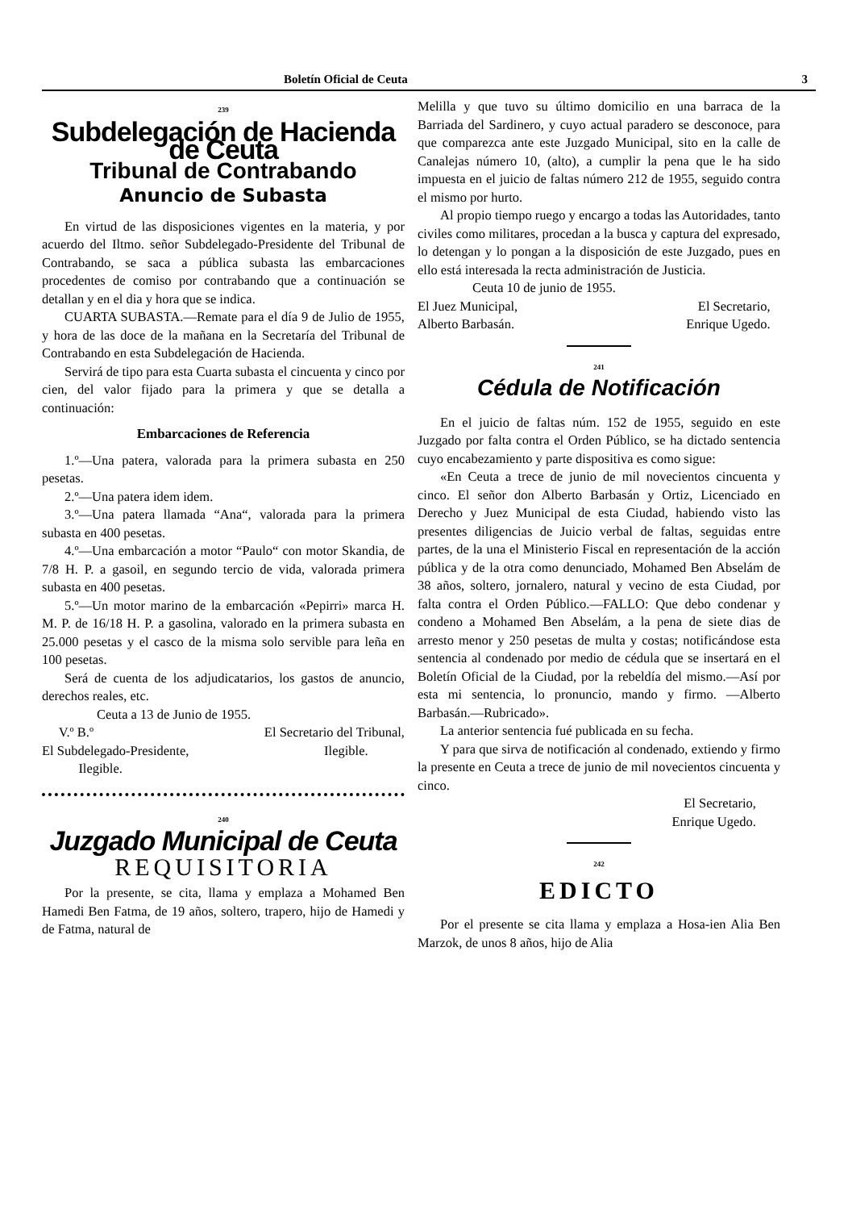Boletín Oficial de Ceuta 3
239
Subdelegación de Hacienda de Ceuta
Tribunal de Contrabando
Anuncio de Subasta
En virtud de las disposiciones vigentes en la materia, y por acuerdo del Iltmo. señor Subdelegado-Presidente del Tribunal de Contrabando, se saca a pública subasta las embarcaciones procedentes de comiso por contrabando que a continuación se detallan y en el dia y hora que se indica.
CUARTA SUBASTA.—Remate para el día 9 de Julio de 1955, y hora de las doce de la mañana en la Secretaría del Tribunal de Contrabando en esta Subdelegación de Hacienda.
Servirá de tipo para esta Cuarta subasta el cincuenta y cinco por cien, del valor fijado para la primera y que se detalla a continuación:
Embarcaciones de Referencia
1.º—Una patera, valorada para la primera subasta en 250 pesetas.
2.º—Una patera idem idem.
3.º—Una patera llamada “Ana“, valorada para la primera subasta en 400 pesetas.
4.º—Una embarcación a motor “Paulo“ con motor Skandia, de 7/8 H. P. a gasoil, en segundo tercio de vida, valorada primera subasta en 400 pesetas.
5.º—Un motor marino de la embarcación «Pepirri» marca H. M. P. de 16/18 H. P. a gasolina, valorado en la primera subasta en 25.000 pesetas y el casco de la misma solo servible para leña en 100 pesetas.
Será de cuenta de los adjudicatarios, los gastos de anuncio, derechos reales, etc.
Ceuta a 13 de Junio de 1955.
V.º B.º El Secretario del Tribunal,
El Subdelegado-Presidente, Ilegible.
Ilegible.
240
Juzgado Municipal de Ceuta
REQUISITORIA
Por la presente, se cita, llama y emplaza a Mohamed Ben Hamedi Ben Fatma, de 19 años, soltero, trapero, hijo de Hamedi y de Fatma, natural de
Melilla y que tuvo su último domicilio en una barraca de la Barriada del Sardinero, y cuyo actual paradero se desconoce, para que comparezca ante este Juzgado Municipal, sito en la calle de Canalejas número 10, (alto), a cumplir la pena que le ha sido impuesta en el juicio de faltas número 212 de 1955, seguido contra el mismo por hurto.
Al propio tiempo ruego y encargo a todas las Autoridades, tanto civiles como militares, procedan a la busca y captura del expresado, lo detengan y lo pongan a la disposición de este Juzgado, pues en ello está interesada la recta administración de Justicia.
Ceuta 10 de junio de 1955.
El Juez Municipal, El Secretario,
Alberto Barbasán. Enrique Ugedo.
241
Cédula de Notificación
En el juicio de faltas núm. 152 de 1955, seguido en este Juzgado por falta contra el Orden Público, se ha dictado sentencia cuyo encabezamiento y parte dispositiva es como sigue:
«En Ceuta a trece de junio de mil novecientos cincuenta y cinco. El señor don Alberto Barbasán y Ortiz, Licenciado en Derecho y Juez Municipal de esta Ciudad, habiendo visto las presentes diligencias de Juicio verbal de faltas, seguidas entre partes, de la una el Ministerio Fiscal en representación de la acción pública y de la otra como denunciado, Mohamed Ben Abselám de 38 años, soltero, jornalero, natural y vecino de esta Ciudad, por falta contra el Orden Público.—FALLO: Que debo condenar y condeno a Mohamed Ben Abselám, a la pena de siete dias de arresto menor y 250 pesetas de multa y costas; notificándose esta sentencia al condenado por medio de cédula que se insertará en el Boletín Oficial de la Ciudad, por la rebeldía del mismo.—Así por esta mi sentencia, lo pronuncio, mando y firmo. —Alberto Barbasán.—Rubricado».
La anterior sentencia fué publicada en su fecha.
Y para que sirva de notificación al condenado, extiendo y firmo la presente en Ceuta a trece de junio de mil novecientos cincuenta y cinco.
El Secretario,
Enrique Ugedo.
242
EDICTO
Por el presente se cita llama y emplaza a Hosa-ien Alia Ben Marzok, de unos 8 años, hijo de Alia